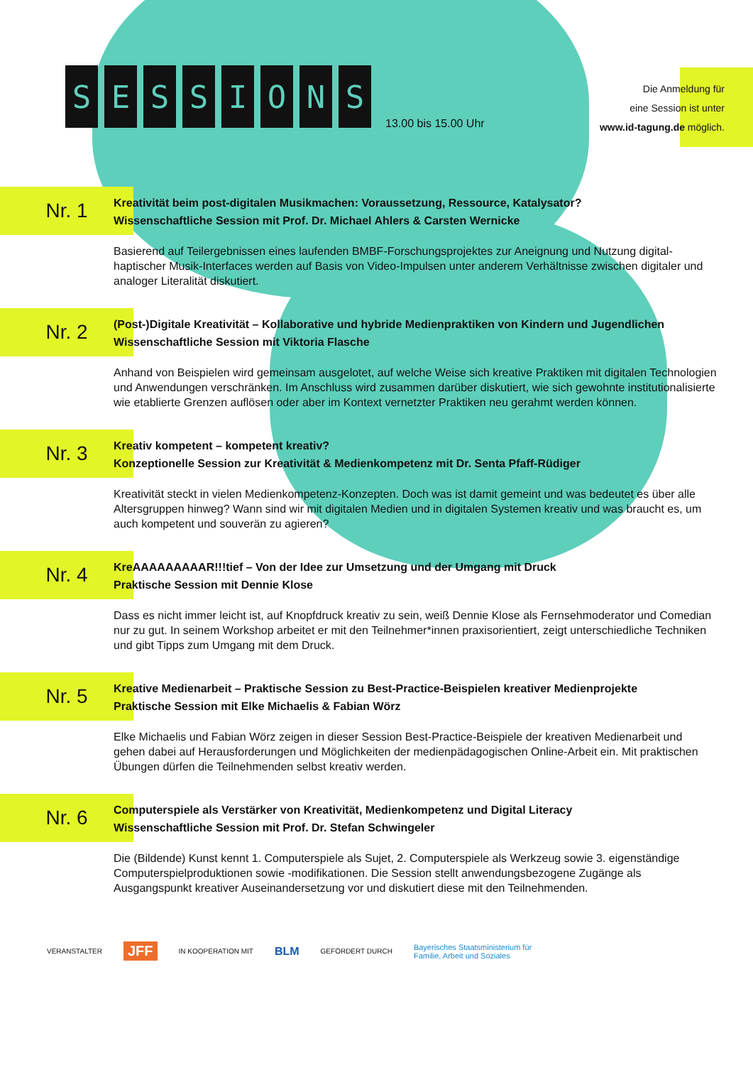SESSIONS
13.00 bis 15.00 Uhr
Die Anmeldung für
eine Session ist unter
www.id-tagung.de möglich.
Nr. 1
Kreativität beim post-digitalen Musikmachen: Voraussetzung, Ressource, Katalysator?
Wissenschaftliche Session mit Prof. Dr. Michael Ahlers & Carsten Wernicke
Basierend auf Teilergebnissen eines laufenden BMBF-Forschungsprojektes zur Aneignung und Nutzung digital-haptischer Musik-Interfaces werden auf Basis von Video-Impulsen unter anderem Verhältnisse zwischen digitaler und analoger Literalität diskutiert.
Nr. 2
(Post-)Digitale Kreativität – Kollaborative und hybride Medienpraktiken von Kindern und Jugendlichen
Wissenschaftliche Session mit Viktoria Flasche
Anhand von Beispielen wird gemeinsam ausgelotet, auf welche Weise sich kreative Praktiken mit digitalen Technologien und Anwendungen verschränken. Im Anschluss wird zusammen darüber diskutiert, wie sich gewohnte institutionalisierte wie etablierte Grenzen auflösen oder aber im Kontext vernetzter Praktiken neu gerahmt werden können.
Nr. 3
Kreativ kompetent – kompetent kreativ?
Konzeptionelle Session zur Kreativität & Medienkompetenz mit Dr. Senta Pfaff-Rüdiger
Kreativität steckt in vielen Medienkompetenz-Konzepten. Doch was ist damit gemeint und was bedeutet es über alle Altersgruppen hinweg? Wann sind wir mit digitalen Medien und in digitalen Systemen kreativ und was braucht es, um auch kompetent und souverän zu agieren?
Nr. 4
KreAAAAAAAAAR!!!tief – Von der Idee zur Umsetzung und der Umgang mit Druck
Praktische Session mit Dennie Klose
Dass es nicht immer leicht ist, auf Knopfdruck kreativ zu sein, weiß Dennie Klose als Fernsehmoderator und Comedian nur zu gut. In seinem Workshop arbeitet er mit den Teilnehmer*innen praxisorientiert, zeigt unterschiedliche Techniken und gibt Tipps zum Umgang mit dem Druck.
Nr. 5
Kreative Medienarbeit – Praktische Session zu Best-Practice-Beispielen kreativer Medienprojekte
Praktische Session mit Elke Michaelis & Fabian Wörz
Elke Michaelis und Fabian Wörz zeigen in dieser Session Best-Practice-Beispiele der kreativen Medienarbeit und gehen dabei auf Herausforderungen und Möglichkeiten der medienpädagogischen Online-Arbeit ein. Mit praktischen Übungen dürfen die Teilnehmenden selbst kreativ werden.
Nr. 6
Computerspiele als Verstärker von Kreativität, Medienkompetenz und Digital Literacy
Wissenschaftliche Session mit Prof. Dr. Stefan Schwingeler
Die (Bildende) Kunst kennt 1. Computerspiele als Sujet, 2. Computerspiele als Werkzeug sowie 3. eigenständige Computerspielproduktionen sowie -modifikationen. Die Session stellt anwendungsbezogene Zugänge als Ausgangspunkt kreativer Auseinandersetzung vor und diskutiert diese mit den Teilnehmenden.
VERANSTALTER JFF IN KOOPERATION MIT BLM GEFÖRDERT DURCH Bayerisches Staatsministerium für
Familie, Arbeit und Soziales